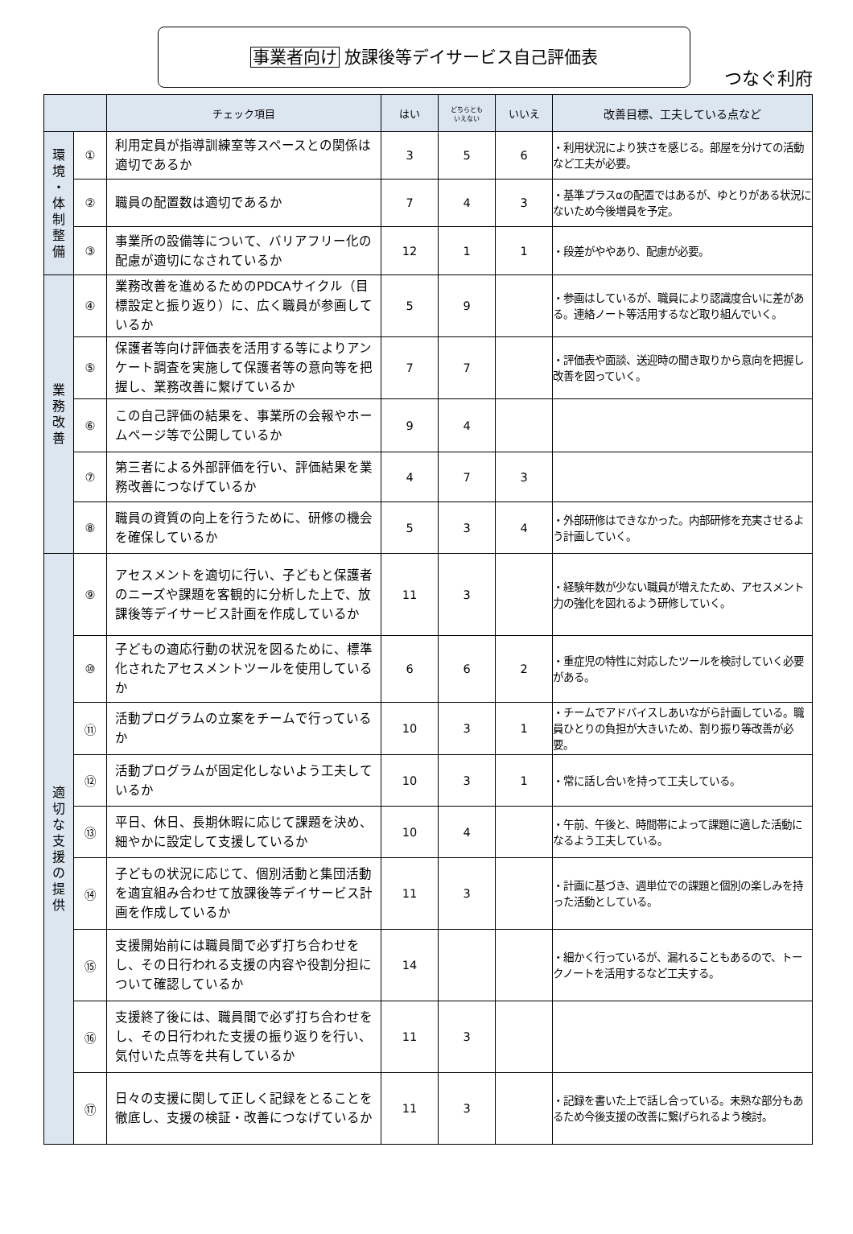事業者向け 放課後等デイサービス自己評価表
つなぐ利府
| | | チェック項目 | はい | どちらとも いえない | いいえ | 改善目標、工夫している点など |
| --- | --- | --- | --- | --- | --- | --- |
| 環 境 ・ 体 制 整 備 | ① | 利用定員が指導訓練室等スペースとの関係は適切であるか | 3 | 5 | 6 | ・利用状況により狭さを感じる。部屋を分けての活動など工夫が必要。 |
| | ② | 職員の配置数は適切であるか | 7 | 4 | 3 | ・基準プラスαの配置ではあるが、ゆとりがある状況にないため今後増員を予定。 |
| | ③ | 事業所の設備等について、バリアフリー化の配慮が適切になされているか | 12 | 1 | 1 | ・段差がややあり、配慮が必要。 |
| 業 務 改 善 | ④ | 業務改善を進めるためのPDCAサイクル（目標設定と振り返り）に、広く職員が参画しているか | 5 | 9 | | ・参画はしているが、職員により認識度合いに差がある。連絡ノート等活用するなど取り組んでいく。 |
| | ⑤ | 保護者等向け評価表を活用する等によりアンケート調査を実施して保護者等の意向等を把握し、業務改善に繋げているか | 7 | 7 | | ・評価表や面談、送迎時の聞き取りから意向を把握し改善を図っていく。 |
| | ⑥ | この自己評価の結果を、事業所の会報やホームページ等で公開しているか | 9 | 4 | | |
| | ⑦ | 第三者による外部評価を行い、評価結果を業務改善につなげているか | 4 | 7 | 3 | |
| | ⑧ | 職員の資質の向上を行うために、研修の機会を確保しているか | 5 | 3 | 4 | ・外部研修はできなかった。内部研修を充実させるよう計画していく。 |
| 適 切 な 支 援 の 提 供 | ⑨ | アセスメントを適切に行い、子どもと保護者のニーズや課題を客観的に分析した上で、放課後等デイサービス計画を作成しているか | 11 | 3 | | ・経験年数が少ない職員が増えたため、アセスメント力の強化を図れるよう研修していく。 |
| | ⑩ | 子どもの適応行動の状況を図るために、標準化されたアセスメントツールを使用しているか | 6 | 6 | 2 | ・重症児の特性に対応したツールを検討していく必要がある。 |
| | ⑪ | 活動プログラムの立案をチームで行っているか | 10 | 3 | 1 | ・チームでアドバイスしあいながら計画している。職員ひとりの負担が大きいため、割り振り等改善が必要。 |
| | ⑫ | 活動プログラムが固定化しないよう工夫しているか | 10 | 3 | 1 | ・常に話し合いを持って工夫している。 |
| | ⑬ | 平日、休日、長期休暇に応じて課題を決め、細やかに設定して支援しているか | 10 | 4 | | ・午前、午後と、時間帯によって課題に適した活動になるよう工夫している。 |
| | ⑭ | 子どもの状況に応じて、個別活動と集団活動を適宜組み合わせて放課後等デイサービス計画を作成しているか | 11 | 3 | | ・計画に基づき、週単位での課題と個別の楽しみを持った活動としている。 |
| | ⑮ | 支援開始前には職員間で必ず打ち合わせをし、その日行われる支援の内容や役割分担について確認しているか | 14 | | | ・細かく行っているが、漏れることもあるので、トークノートを活用するなど工夫する。 |
| | ⑯ | 支援終了後には、職員間で必ず打ち合わせをし、その日行われた支援の振り返りを行い、気付いた点等を共有しているか | 11 | 3 | | |
| | ⑰ | 日々の支援に関して正しく記録をとることを徹底し、支援の検証・改善につなげているか | 11 | 3 | | ・記録を書いた上で話し合っている。未熟な部分もあるため今後支援の改善に繋げられるよう検討。 |